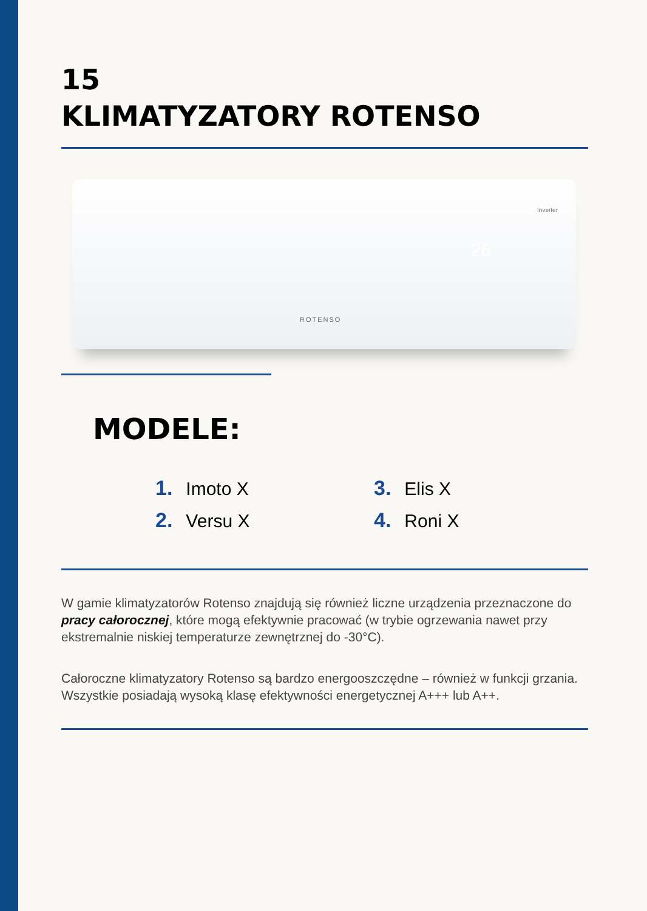15
KLIMATYZATORY ROTENSO
Inverter
26
ROTENSO
MODELE:
1. Imoto X
3. Elis X
2. Versu X
4. Roni X
W gamie klimatyzatorów Rotenso znajdują się również liczne urządzenia przeznaczone do pracy całorocznej, które mogą efektywnie pracować (w trybie ogrzewania nawet przy ekstremalnie niskiej temperaturze zewnętrznej do -30°C).
Całoroczne klimatyzatory Rotenso są bardzo energooszczędne – również w funkcji grzania. Wszystkie posiadają wysoką klasę efektywności energetycznej A+++ lub A++.